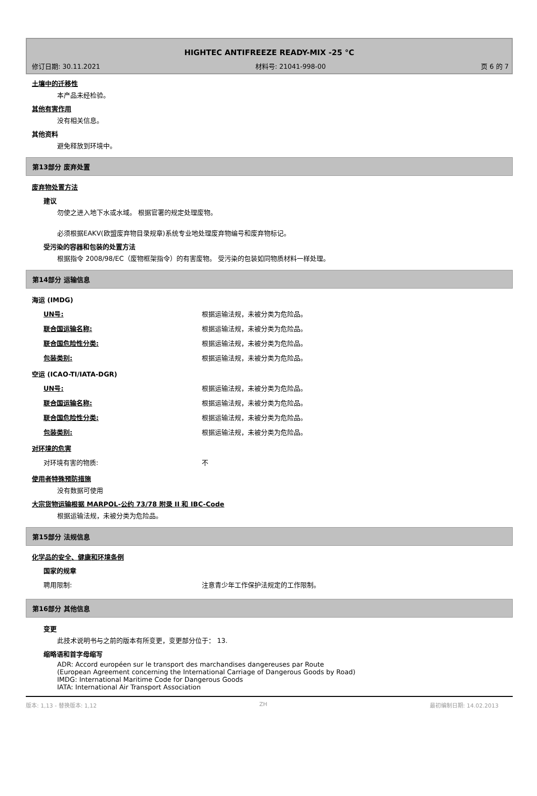HIGHTEC ANTIFREEZE READY-MIX -25 °C
修订日期: 30.11.2021 材料号: 21041-998-00 页 6 的 7
土壤中的迁移性
本产品未经检验。
其他有害作用
没有相关信息。
其他资料
避免释放到环境中。
第13部分 废弃处置
废弃物处置方法
建议
勿使之进入地下水或水域。 根据官署的规定处理废物。
必须根据EAKV(欧盟废弃物目录规章)系统专业地处理废弃物编号和废弃物标记。
受污染的容器和包装的处置方法
根据指令 2008/98/EC（废物框架指令）的有害废物。 受污染的包装如同物质材料一样处理。
第14部分 运输信息
海运 (IMDG)
| UN号: | 根据运输法规，未被分类为危险品。 |
| 联合国运输名称: | 根据运输法规，未被分类为危险品。 |
| 联合国危险性分类: | 根据运输法规，未被分类为危险品。 |
| 包装类别: | 根据运输法规，未被分类为危险品。 |
空运 (ICAO-TI/IATA-DGR)
| UN号: | 根据运输法规，未被分类为危险品。 |
| 联合国运输名称: | 根据运输法规，未被分类为危险品。 |
| 联合国危险性分类: | 根据运输法规，未被分类为危险品。 |
| 包装类别: | 根据运输法规，未被分类为危险品。 |
对环境的危害
| 对环境有害的物质: | 不 |
使用者特殊预防措施
没有数据可使用
大宗货物运输根据 MARPOL-公约 73/78 附录 II 和 IBC-Code
根据运输法规，未被分类为危险品。
第15部分 法规信息
化学品的安全、健康和环境条例
国家的规章
| 聘用限制: | 注意青少年工作保护法规定的工作限制。 |
第16部分 其他信息
变更
此技术说明书与之前的版本有所变更，变更部分位于： 13.
缩略语和首字母缩写
ADR: Accord européen sur le transport des marchandises dangereuses par Route
(European Agreement concerning the International Carriage of Dangerous Goods by Road)
IMDG: International Maritime Code for Dangerous Goods
IATA: International Air Transport Association
版本: 1,13 - 替换版本: 1,12 ZH 最初编制日期: 14.02.2013